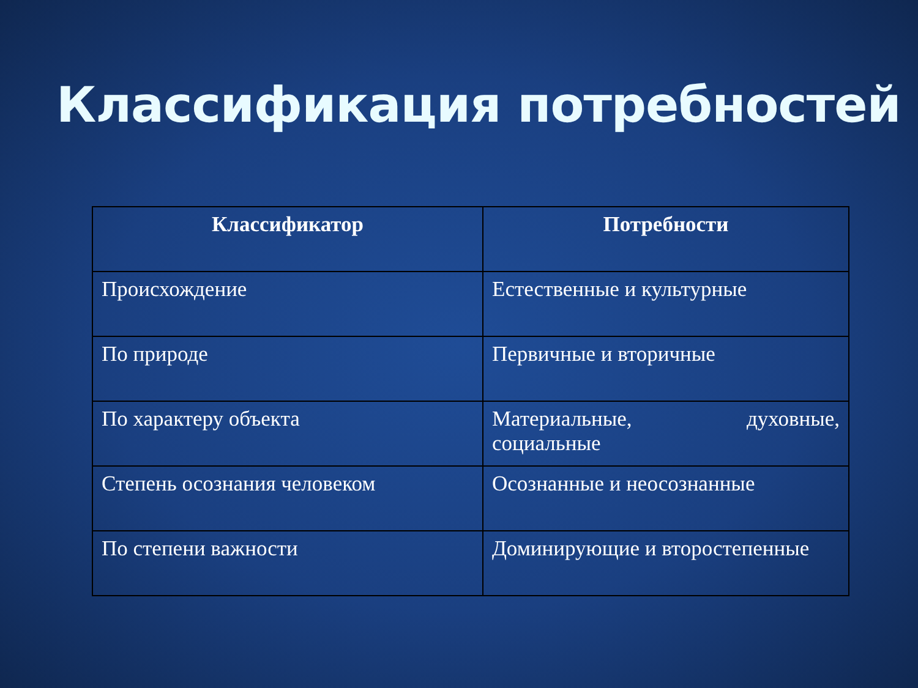Классификация потребностей
| Классификатор | Потребности |
| --- | --- |
| Происхождение | Естественные и культурные |
| По природе | Первичные и вторичные |
| По характеру объекта | Материальные, духовные, социальные |
| Степень осознания человеком | Осознанные и неосознанные |
| По степени важности | Доминирующие и второстепенные |